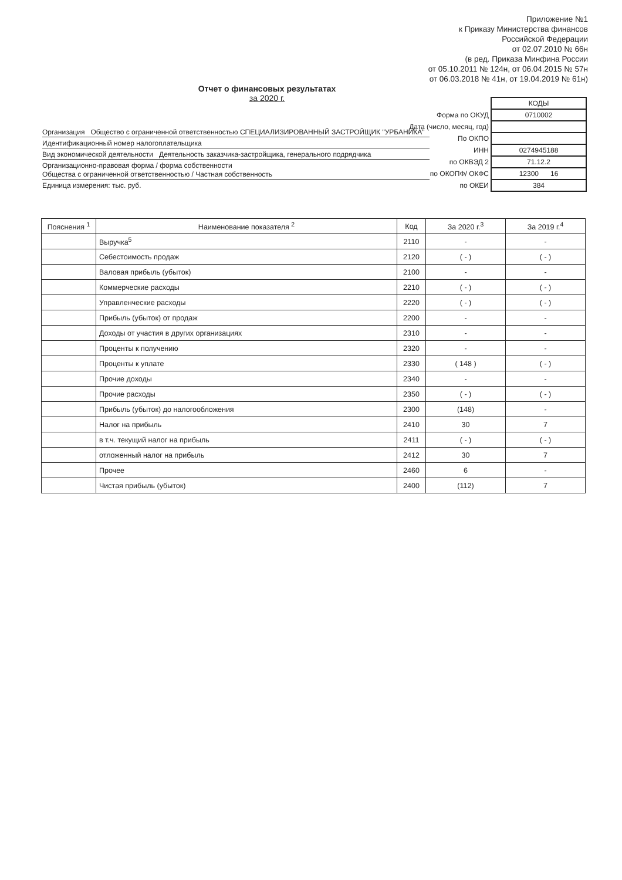Приложение №1
к Приказу Министерства финансов
Российской Федерации
от 02.07.2010 № 66н
(в ред. Приказа Минфина России
от 05.10.2011 № 124н, от 06.04.2015 № 57н
от 06.03.2018 № 41н, от 19.04.2019 № 61н)
Отчет о финансовых результатах
за 2020 г.
| | КОДЫ |
| Форма по ОКУД | 0710002 |
| Дата (число, месяц, год) | |
| По ОКПО | |
| ИНН | 0274945188 |
| по ОКВЭД 2 | 71.12.2 |
| по ОКОПФ/ ОКФС | 12300 16 |
| по ОКЕИ | 384 |
Организация Общество с ограниченной ответственностью СПЕЦИАЛИЗИРОВАННЫЙ ЗАСТРОЙЩИК "УРБАНИКА"
Идентификационный номер налогоплательщика
Вид экономической деятельности Деятельность заказчика-застройщика, генерального подрядчика
Организационно-правовая форма / форма собственности
Общества с ограниченной ответственностью / Частная собственность
Единица измерения: тыс. руб.
| Пояснения <sup>1</sup> | Наименование показателя <sup>2</sup> | Код | За 2020 г.<sup>3</sup> | За 2019 г.<sup>4</sup> |
| --- | --- | --- | --- | --- |
| | Выручка<sup>5</sup> | 2110 | - | - |
| | Себестоимость продаж | 2120 | ( - ) | ( - ) |
| | Валовая прибыль (убыток) | 2100 | - | - |
| | Коммерческие расходы | 2210 | ( - ) | ( - ) |
| | Управленческие расходы | 2220 | ( - ) | ( - ) |
| | Прибыль (убыток) от продаж | 2200 | - | - |
| | Доходы от участия в других организациях | 2310 | - | - |
| | Проценты к получению | 2320 | - | - |
| | Проценты к уплате | 2330 | ( 148 ) | ( - ) |
| | Прочие доходы | 2340 | - | - |
| | Прочие расходы | 2350 | ( - ) | ( - ) |
| | Прибыль (убыток) до налогообложения | 2300 | (148) | - |
| | Налог на прибыль | 2410 | 30 | 7 |
| | в т.ч. текущий налог на прибыль | 2411 | ( - ) | ( - ) |
| | отложенный налог на прибыль | 2412 | 30 | 7 |
| | Прочее | 2460 | 6 | - |
| | Чистая прибыль (убыток) | 2400 | (112) | 7 |